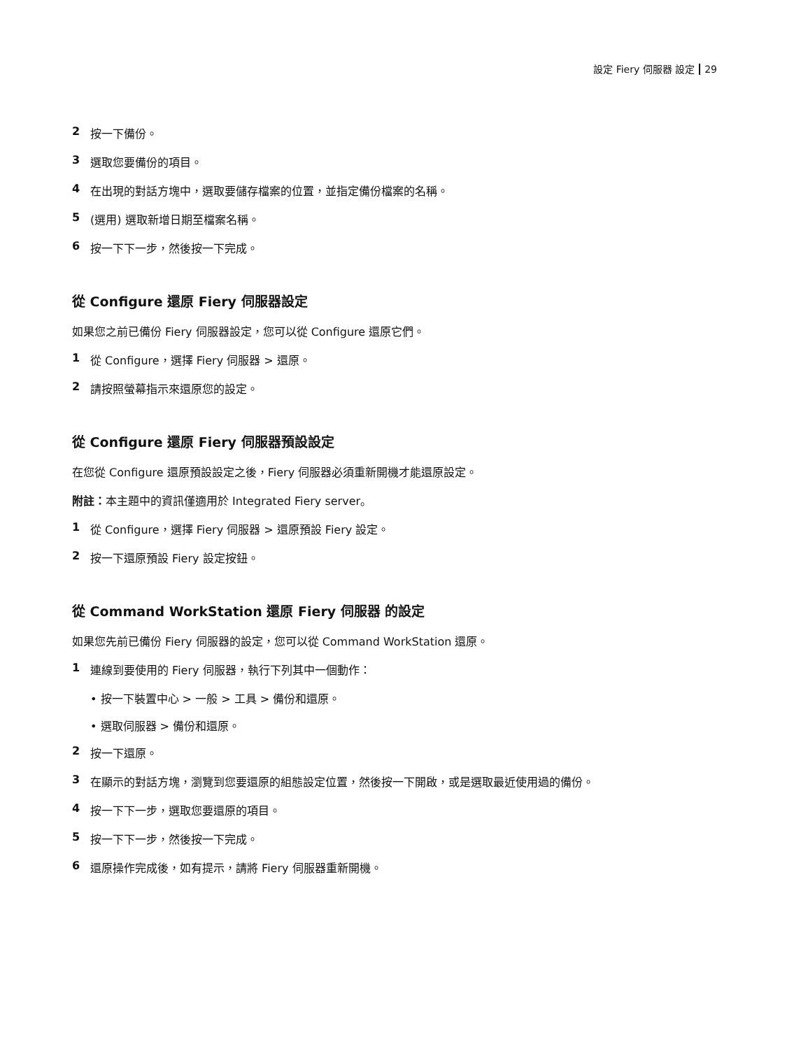設定 Fiery 伺服器 設定 29
2 按一下備份。
3 選取您要備份的項目。
4 在出現的對話方塊中，選取要儲存檔案的位置，並指定備份檔案的名稱。
5 (選用) 選取新增日期至檔案名稱。
6 按一下下一步，然後按一下完成。
從 Configure 還原 Fiery 伺服器設定
如果您之前已備份 Fiery 伺服器設定，您可以從 Configure 還原它們。
1 從 Configure，選擇 Fiery 伺服器 > 還原。
2 請按照螢幕指示來還原您的設定。
從 Configure 還原 Fiery 伺服器預設設定
在您從 Configure 還原預設設定之後，Fiery 伺服器必須重新開機才能還原設定。
附註：本主題中的資訊僅適用於 Integrated Fiery server。
1 從 Configure，選擇 Fiery 伺服器 > 還原預設 Fiery 設定。
2 按一下還原預設 Fiery 設定按鈕。
從 Command WorkStation 還原 Fiery 伺服器 的設定
如果您先前已備份 Fiery 伺服器的設定，您可以從 Command WorkStation 還原。
1 連線到要使用的 Fiery 伺服器，執行下列其中一個動作：
• 按一下裝置中心 > 一般 > 工具 > 備份和還原。
• 選取伺服器 > 備份和還原。
2 按一下還原。
3 在顯示的對話方塊，瀏覽到您要還原的組態設定位置，然後按一下開啟，或是選取最近使用過的備份。
4 按一下下一步，選取您要還原的項目。
5 按一下下一步，然後按一下完成。
6 還原操作完成後，如有提示，請將 Fiery 伺服器重新開機。